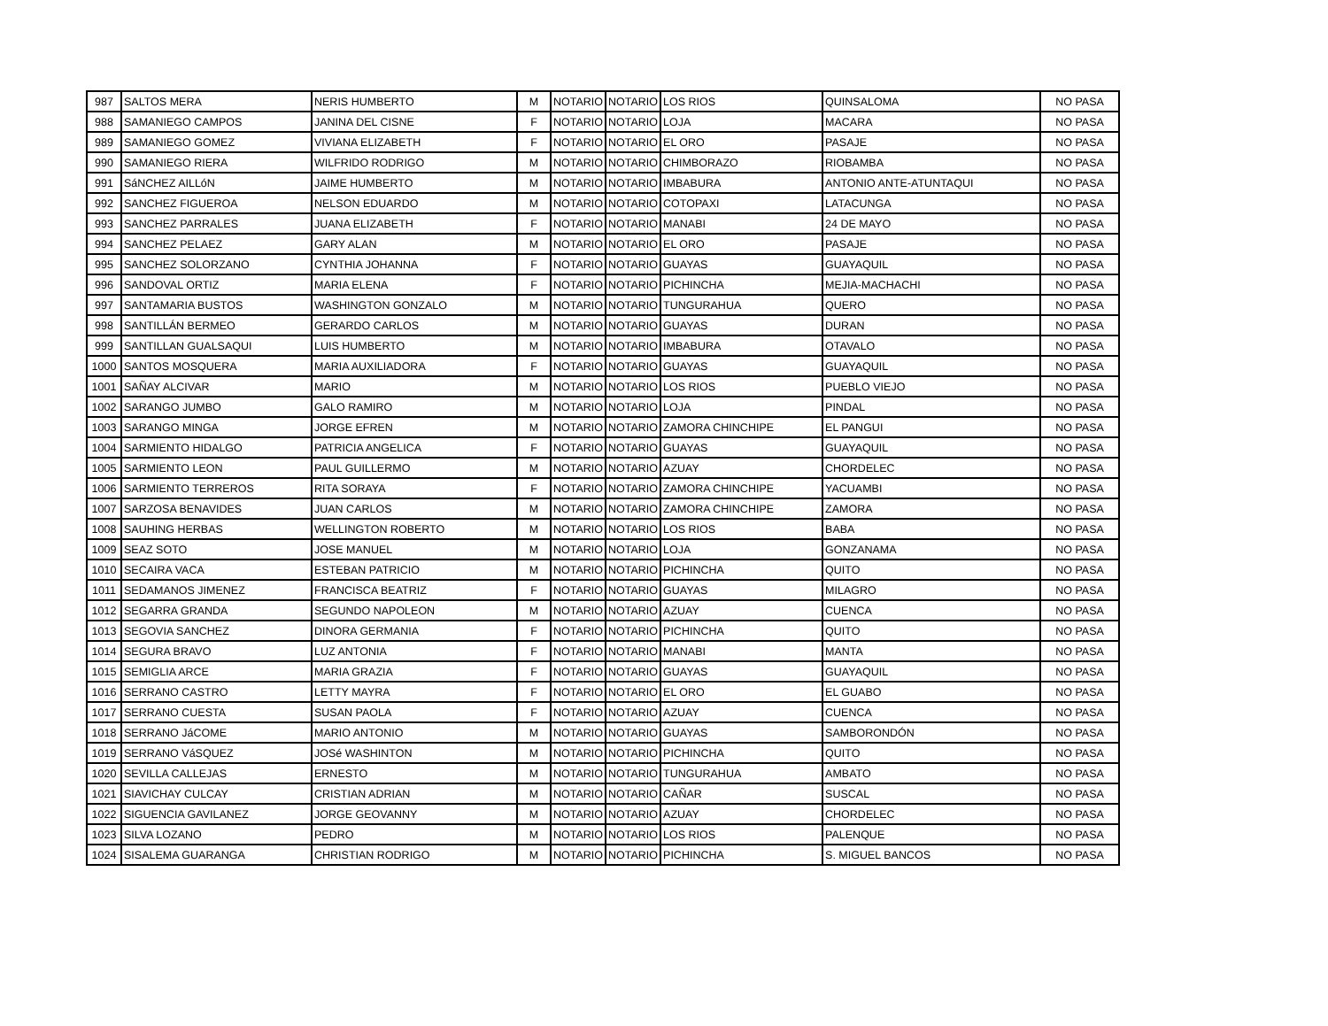| 987 | SALTOS MERA | NERIS HUMBERTO | M | NOTARIO | NOTARIO | LOS RIOS | QUINSALOMA | NO PASA |
| 988 | SAMANIEGO CAMPOS | JANINA DEL CISNE | F | NOTARIO | NOTARIO | LOJA | MACARA | NO PASA |
| 989 | SAMANIEGO GOMEZ | VIVIANA ELIZABETH | F | NOTARIO | NOTARIO | EL ORO | PASAJE | NO PASA |
| 990 | SAMANIEGO RIERA | WILFRIDO RODRIGO | M | NOTARIO | NOTARIO | CHIMBORAZO | RIOBAMBA | NO PASA |
| 991 | SáNCHEZ AILLóN | JAIME HUMBERTO | M | NOTARIO | NOTARIO | IMBABURA | ANTONIO ANTE-ATUNTAQUI | NO PASA |
| 992 | SANCHEZ FIGUEROA | NELSON EDUARDO | M | NOTARIO | NOTARIO | COTOPAXI | LATACUNGA | NO PASA |
| 993 | SANCHEZ PARRALES | JUANA ELIZABETH | F | NOTARIO | NOTARIO | MANABI | 24 DE MAYO | NO PASA |
| 994 | SANCHEZ PELAEZ | GARY ALAN | M | NOTARIO | NOTARIO | EL ORO | PASAJE | NO PASA |
| 995 | SANCHEZ SOLORZANO | CYNTHIA JOHANNA | F | NOTARIO | NOTARIO | GUAYAS | GUAYAQUIL | NO PASA |
| 996 | SANDOVAL ORTIZ | MARIA ELENA | F | NOTARIO | NOTARIO | PICHINCHA | MEJIA-MACHACHI | NO PASA |
| 997 | SANTAMARIA BUSTOS | WASHINGTON GONZALO | M | NOTARIO | NOTARIO | TUNGURAHUA | QUERO | NO PASA |
| 998 | SANTILLÁN BERMEO | GERARDO CARLOS | M | NOTARIO | NOTARIO | GUAYAS | DURAN | NO PASA |
| 999 | SANTILLAN GUALSAQUI | LUIS HUMBERTO | M | NOTARIO | NOTARIO | IMBABURA | OTAVALO | NO PASA |
| 1000 | SANTOS MOSQUERA | MARIA AUXILIADORA | F | NOTARIO | NOTARIO | GUAYAS | GUAYAQUIL | NO PASA |
| 1001 | SAÑAY ALCIVAR | MARIO | M | NOTARIO | NOTARIO | LOS RIOS | PUEBLO VIEJO | NO PASA |
| 1002 | SARANGO JUMBO | GALO RAMIRO | M | NOTARIO | NOTARIO | LOJA | PINDAL | NO PASA |
| 1003 | SARANGO MINGA | JORGE EFREN | M | NOTARIO | NOTARIO | ZAMORA CHINCHIPE | EL PANGUI | NO PASA |
| 1004 | SARMIENTO HIDALGO | PATRICIA ANGELICA | F | NOTARIO | NOTARIO | GUAYAS | GUAYAQUIL | NO PASA |
| 1005 | SARMIENTO LEON | PAUL GUILLERMO | M | NOTARIO | NOTARIO | AZUAY | CHORDELEC | NO PASA |
| 1006 | SARMIENTO TERREROS | RITA SORAYA | F | NOTARIO | NOTARIO | ZAMORA CHINCHIPE | YACUAMBI | NO PASA |
| 1007 | SARZOSA BENAVIDES | JUAN CARLOS | M | NOTARIO | NOTARIO | ZAMORA CHINCHIPE | ZAMORA | NO PASA |
| 1008 | SAUHING HERBAS | WELLINGTON ROBERTO | M | NOTARIO | NOTARIO | LOS RIOS | BABA | NO PASA |
| 1009 | SEAZ SOTO | JOSE MANUEL | M | NOTARIO | NOTARIO | LOJA | GONZANAMA | NO PASA |
| 1010 | SECAIRA VACA | ESTEBAN PATRICIO | M | NOTARIO | NOTARIO | PICHINCHA | QUITO | NO PASA |
| 1011 | SEDAMANOS JIMENEZ | FRANCISCA BEATRIZ | F | NOTARIO | NOTARIO | GUAYAS | MILAGRO | NO PASA |
| 1012 | SEGARRA GRANDA | SEGUNDO NAPOLEON | M | NOTARIO | NOTARIO | AZUAY | CUENCA | NO PASA |
| 1013 | SEGOVIA SANCHEZ | DINORA GERMANIA | F | NOTARIO | NOTARIO | PICHINCHA | QUITO | NO PASA |
| 1014 | SEGURA BRAVO | LUZ ANTONIA | F | NOTARIO | NOTARIO | MANABI | MANTA | NO PASA |
| 1015 | SEMIGLIA ARCE | MARIA GRAZIA | F | NOTARIO | NOTARIO | GUAYAS | GUAYAQUIL | NO PASA |
| 1016 | SERRANO CASTRO | LETTY MAYRA | F | NOTARIO | NOTARIO | EL ORO | EL GUABO | NO PASA |
| 1017 | SERRANO CUESTA | SUSAN PAOLA | F | NOTARIO | NOTARIO | AZUAY | CUENCA | NO PASA |
| 1018 | SERRANO JáCOME | MARIO ANTONIO | M | NOTARIO | NOTARIO | GUAYAS | SAMBORONDÓN | NO PASA |
| 1019 | SERRANO VáSQUEZ | JOSé WASHINTON | M | NOTARIO | NOTARIO | PICHINCHA | QUITO | NO PASA |
| 1020 | SEVILLA CALLEJAS | ERNESTO | M | NOTARIO | NOTARIO | TUNGURAHUA | AMBATO | NO PASA |
| 1021 | SIAVICHAY CULCAY | CRISTIAN ADRIAN | M | NOTARIO | NOTARIO | CAÑAR | SUSCAL | NO PASA |
| 1022 | SIGUENCIA GAVILANEZ | JORGE GEOVANNY | M | NOTARIO | NOTARIO | AZUAY | CHORDELEC | NO PASA |
| 1023 | SILVA LOZANO | PEDRO | M | NOTARIO | NOTARIO | LOS RIOS | PALENQUE | NO PASA |
| 1024 | SISALEMA GUARANGA | CHRISTIAN RODRIGO | M | NOTARIO | NOTARIO | PICHINCHA | S. MIGUEL BANCOS | NO PASA |